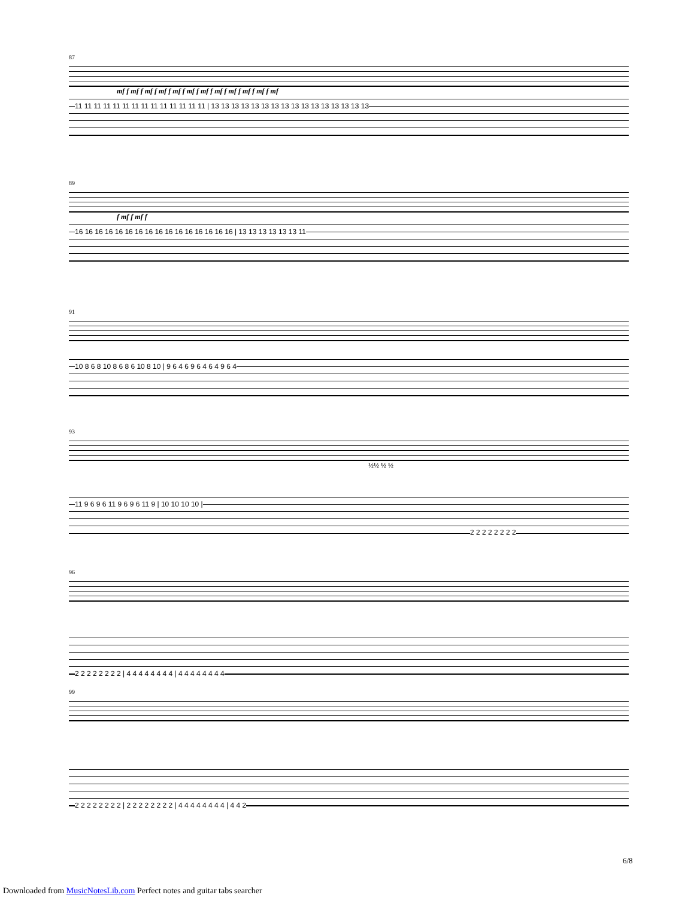87
mf f mf f mf f mf f mf f mf f mf f mf f mf f mf f mf f mf
11 11 11 11 11 11 11 11 11 11 11 11 11 11 | 13 13 13 13 13 13 13 13 13 13 13 13 13 13 13 13
89
f mf f mf f
16 16 16 16 16 16 16 16 16 16 16 16 16 16 16 16 | 13 13 13 13 13 13 11
91
10 8 6 8 10 8 6 8 6 10 8 10 | 9 6 4 6 9 6 4 6 4 9 6 4
93
½½ ½ ½
11 9 6 9 6 11 9 6 9 6 11 9 | 10 10 10 10 |
2 2 2 2 2 2 2 2
96
2 2 2 2 2 2 2 2 | 4 4 4 4 4 4 4 4 | 4 4 4 4 4 4 4 4
99
2 2 2 2 2 2 2 2 | 2 2 2 2 2 2 2 2 | 4 4 4 4 4 4 4 4 | 4 4 2
6/8
Downloaded from MusicNotesLib.com Perfect notes and guitar tabs searcher